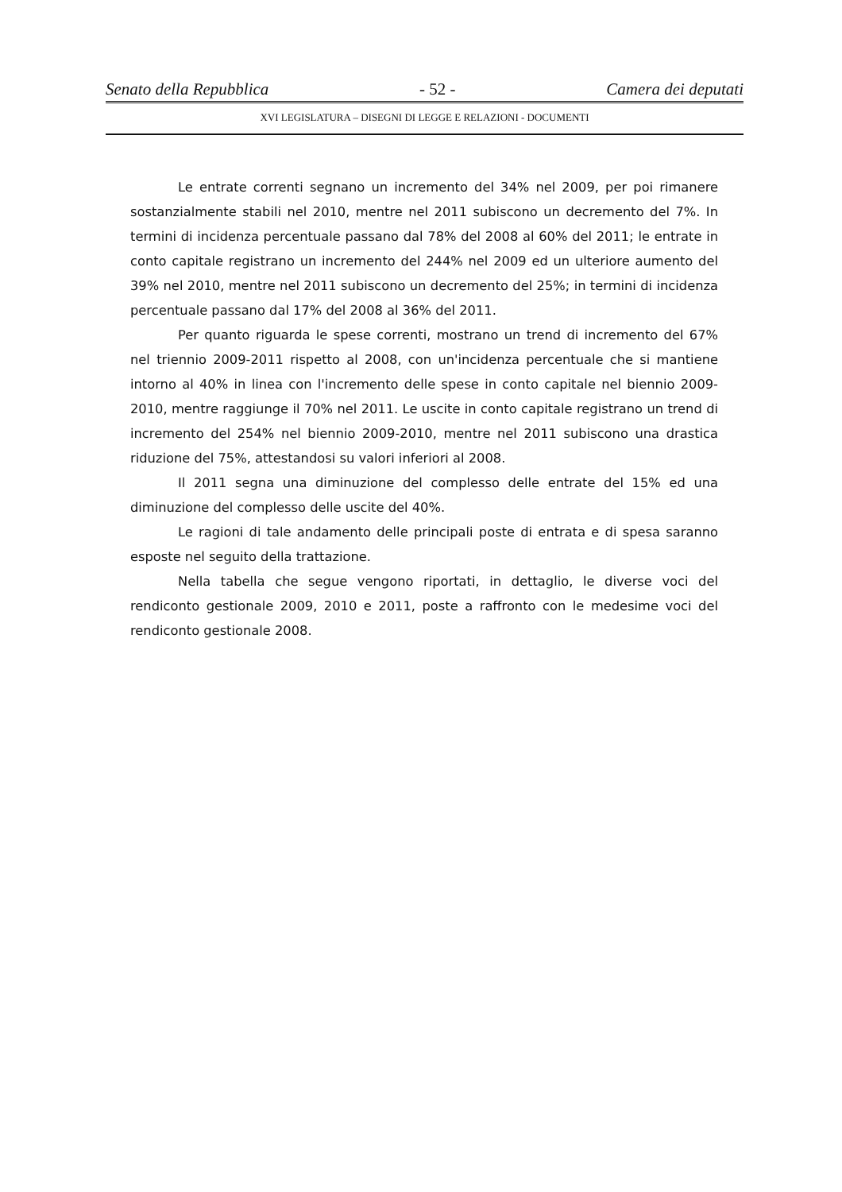Senato della Repubblica - 52 - Camera dei deputati
XVI LEGISLATURA – DISEGNI DI LEGGE E RELAZIONI - DOCUMENTI
Le entrate correnti segnano un incremento del 34% nel 2009, per poi rimanere sostanzialmente stabili nel 2010, mentre nel 2011 subiscono un decremento del 7%. In termini di incidenza percentuale passano dal 78% del 2008 al 60% del 2011; le entrate in conto capitale registrano un incremento del 244% nel 2009 ed un ulteriore aumento del 39% nel 2010, mentre nel 2011 subiscono un decremento del 25%; in termini di incidenza percentuale passano dal 17% del 2008 al 36% del 2011.
Per quanto riguarda le spese correnti, mostrano un trend di incremento del 67% nel triennio 2009-2011 rispetto al 2008, con un'incidenza percentuale che si mantiene intorno al 40% in linea con l'incremento delle spese in conto capitale nel biennio 2009-2010, mentre raggiunge il 70% nel 2011. Le uscite in conto capitale registrano un trend di incremento del 254% nel biennio 2009-2010, mentre nel 2011 subiscono una drastica riduzione del 75%, attestandosi su valori inferiori al 2008.
Il 2011 segna una diminuzione del complesso delle entrate del 15% ed una diminuzione del complesso delle uscite del 40%.
Le ragioni di tale andamento delle principali poste di entrata e di spesa saranno esposte nel seguito della trattazione.
Nella tabella che segue vengono riportati, in dettaglio, le diverse voci del rendiconto gestionale 2009, 2010 e 2011, poste a raffronto con le medesime voci del rendiconto gestionale 2008.